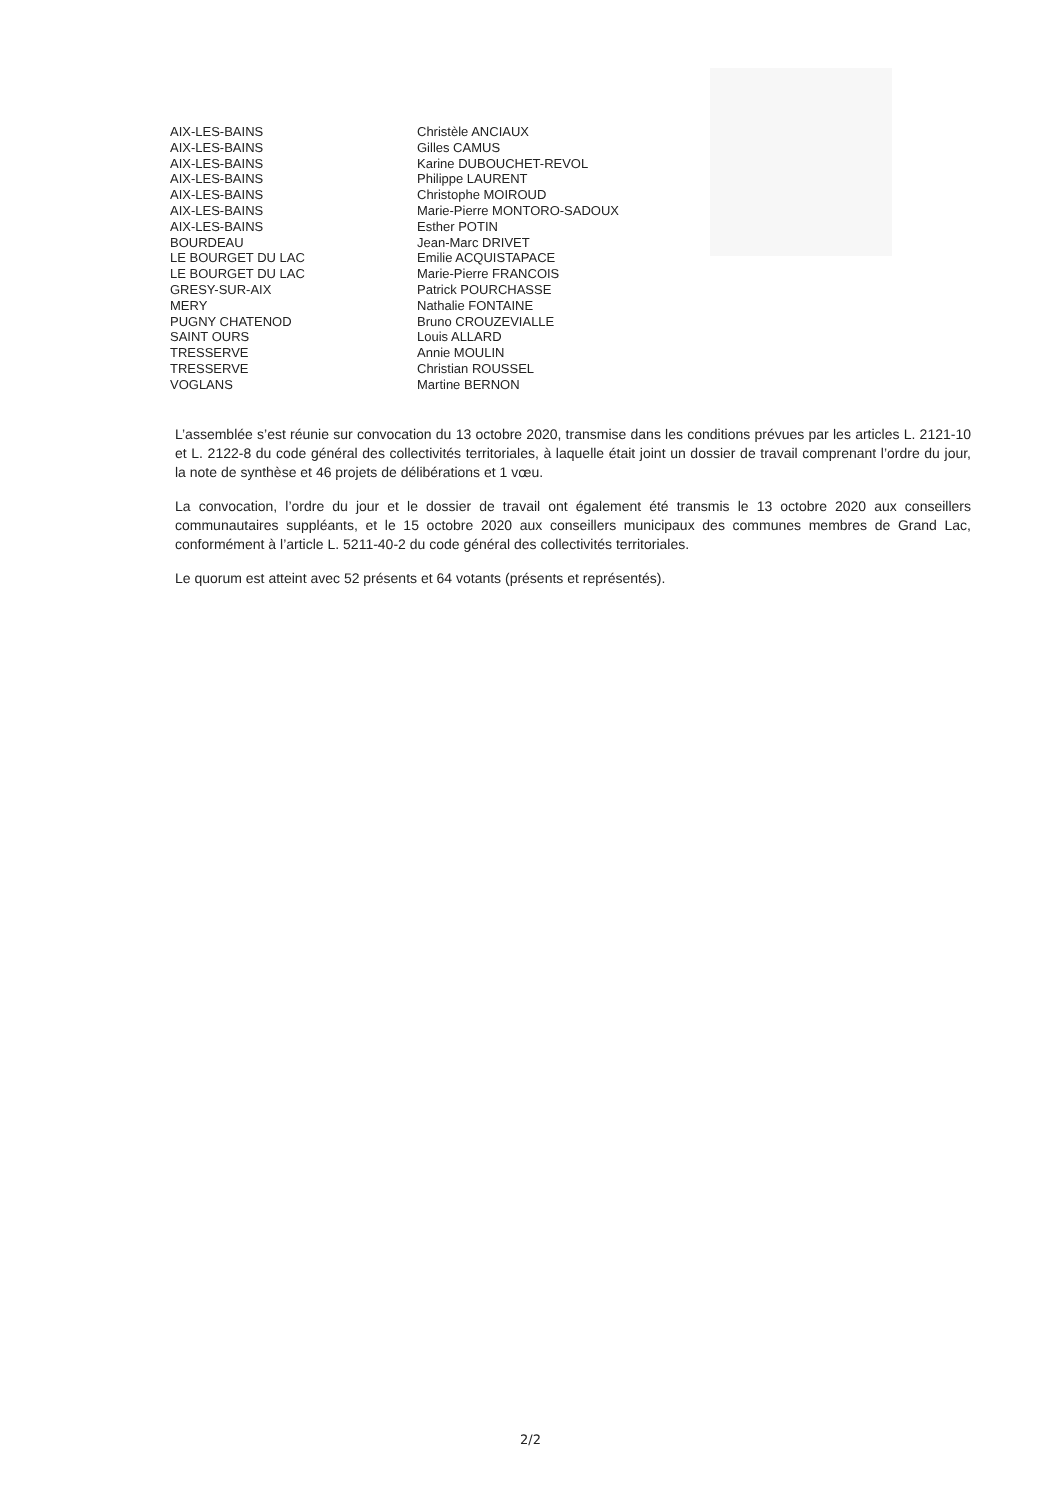| AIX-LES-BAINS | Christèle ANCIAUX |
| AIX-LES-BAINS | Gilles CAMUS |
| AIX-LES-BAINS | Karine DUBOUCHET-REVOL |
| AIX-LES-BAINS | Philippe LAURENT |
| AIX-LES-BAINS | Christophe MOIROUD |
| AIX-LES-BAINS | Marie-Pierre MONTORO-SADOUX |
| AIX-LES-BAINS | Esther POTIN |
| BOURDEAU | Jean-Marc DRIVET |
| LE BOURGET DU LAC | Emilie ACQUISTAPACE |
| LE BOURGET DU LAC | Marie-Pierre FRANCOIS |
| GRESY-SUR-AIX | Patrick POURCHASSE |
| MERY | Nathalie FONTAINE |
| PUGNY CHATENOD | Bruno CROUZEVIALLE |
| SAINT OURS | Louis ALLARD |
| TRESSERVE | Annie MOULIN |
| TRESSERVE | Christian ROUSSEL |
| VOGLANS | Martine BERNON |
L’assemblée s’est réunie sur convocation du 13 octobre 2020, transmise dans les conditions prévues par les articles L. 2121-10 et L. 2122-8 du code général des collectivités territoriales, à laquelle était joint un dossier de travail comprenant l’ordre du jour, la note de synthèse et 46 projets de délibérations et 1 vœu.
La convocation, l’ordre du jour et le dossier de travail ont également été transmis le 13 octobre 2020 aux conseillers communautaires suppléants, et le 15 octobre 2020 aux conseillers municipaux des communes membres de Grand Lac, conformément à l’article L. 5211-40-2 du code général des collectivités territoriales.
Le quorum est atteint avec 52 présents et 64 votants (présents et représentés).
2/2